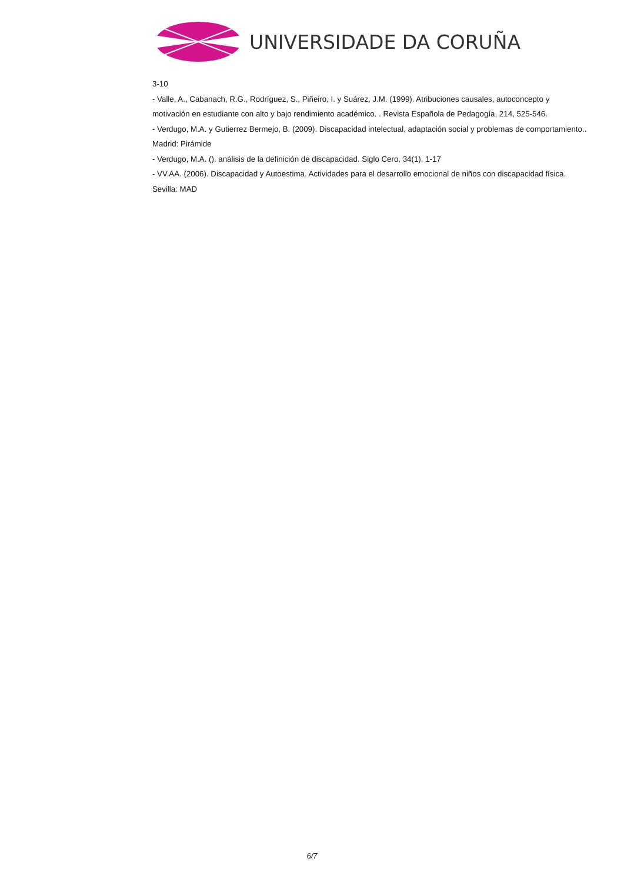UNIVERSIDADE DA CORUÑA
3-10
- Valle, A., Cabanach, R.G., Rodríguez, S., Piñeiro, I. y Suárez, J.M. (1999). Atribuciones causales, autoconcepto y motivación en estudiante con alto y bajo rendimiento académico. . Revista Española de Pedagogía, 214, 525-546.
- Verdugo, M.A. y Gutierrez Bermejo, B. (2009). Discapacidad intelectual, adaptación social y problemas de comportamiento.. Madrid: Pirámide
- Verdugo, M.A. (). análisis de la definición de discapacidad. Siglo Cero, 34(1), 1-17
- VV.AA. (2006). Discapacidad y Autoestima. Actividades para el desarrollo emocional de niños con discapacidad física. Sevilla: MAD
6/7